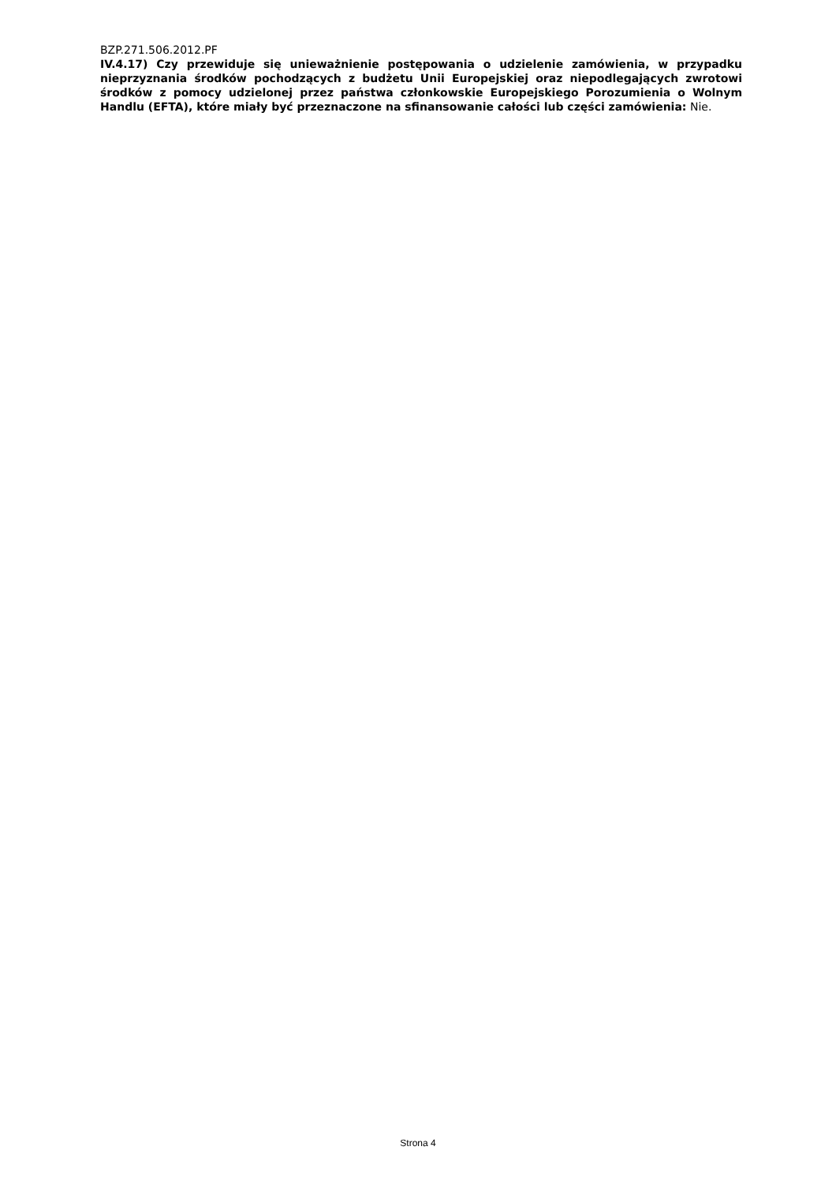BZP.271.506.2012.PF
IV.4.17) Czy przewiduje się unieważnienie postępowania o udzielenie zamówienia, w przypadku nieprzyznania środków pochodzących z budżetu Unii Europejskiej oraz niepodlegających zwrotowi środków z pomocy udzielonej przez państwa członkowskie Europejskiego Porozumienia o Wolnym Handlu (EFTA), które miały być przeznaczone na sfinansowanie całości lub części zamówienia: Nie.
Strona 4